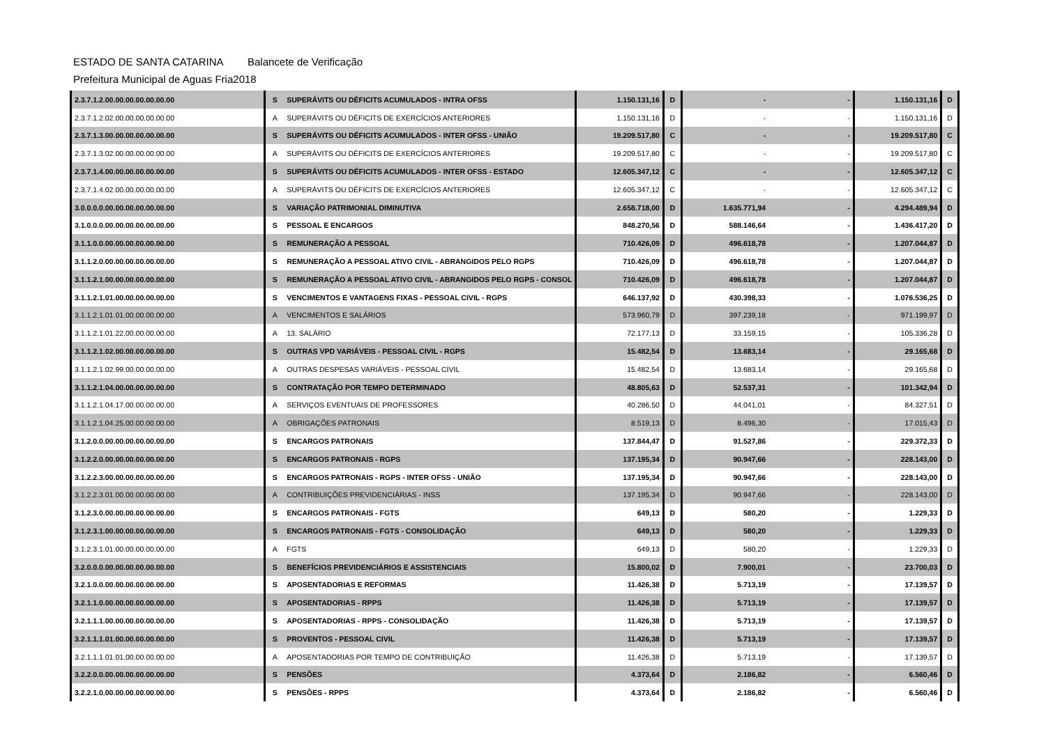ESTADO DE SANTA CATARINA Balancete de Verificação
Prefeitura Municipal de Aguas Fria 2018
| 2.3.7.1.2.00.00.00.00.00.00.00 | S | SUPERÁVITS OU DÉFICITS ACUMULADOS - INTRA OFSS | 1.150.131,16 | D | - | - | 1.150.131,16 | D |
| 2.3.7.1.2.02.00.00.00.00.00.00 | A | SUPERÁVITS OU DÉFICITS DE EXERCÍCIOS ANTERIORES | 1.150.131,16 | D | - | - | 1.150.131,16 | D |
| 2.3.7.1.3.00.00.00.00.00.00.00 | S | SUPERÁVITS OU DÉFICITS ACUMULADOS - INTER OFSS - UNIÃO | 19.209.517,80 | C | - | - | 19.209.517,80 | C |
| 2.3.7.1.3.02.00.00.00.00.00.00 | A | SUPERÁVITS OU DÉFICITS DE EXERCÍCIOS ANTERIORES | 19.209.517,80 | C | - | - | 19.209.517,80 | C |
| 2.3.7.1.4.00.00.00.00.00.00.00 | S | SUPERÁVITS OU DÉFICITS ACUMULADOS - INTER OFSS - ESTADO | 12.605.347,12 | C | - | - | 12.605.347,12 | C |
| 2.3.7.1.4.02.00.00.00.00.00.00 | A | SUPERÁVITS OU DÉFICITS DE EXERCÍCIOS ANTERIORES | 12.605.347,12 | C | - | - | 12.605.347,12 | C |
| 3.0.0.0.0.00.00.00.00.00.00.00 | S | VARIAÇÃO PATRIMONIAL DIMINUTIVA | 2.658.718,00 | D | 1.635.771,94 | - | 4.294.489,94 | D |
| 3.1.0.0.0.00.00.00.00.00.00.00 | S | PESSOAL E ENCARGOS | 848.270,56 | D | 588.146,64 | - | 1.436.417,20 | D |
| 3.1.1.0.0.00.00.00.00.00.00.00 | S | REMUNERAÇÃO A PESSOAL | 710.426,09 | D | 496.618,78 | - | 1.207.044,87 | D |
| 3.1.1.2.0.00.00.00.00.00.00.00 | S | REMUNERAÇÃO A PESSOAL ATIVO CIVIL - ABRANGIDOS PELO RGPS | 710.426,09 | D | 496.618,78 | - | 1.207.044,87 | D |
| 3.1.1.2.1.00.00.00.00.00.00.00 | S | REMUNERAÇÃO A PESSOAL ATIVO CIVIL - ABRANGIDOS PELO RGPS - CONSOL | 710.426,09 | D | 496.618,78 | - | 1.207.044,87 | D |
| 3.1.1.2.1.01.00.00.00.00.00.00 | S | VENCIMENTOS E VANTAGENS FIXAS - PESSOAL CIVIL - RGPS | 646.137,92 | D | 430.398,33 | - | 1.076.536,25 | D |
| 3.1.1.2.1.01.01.00.00.00.00.00 | A | VENCIMENTOS E SALÁRIOS | 573.960,79 | D | 397.239,18 | - | 971.199,97 | D |
| 3.1.1.2.1.01.22.00.00.00.00.00 | A | 13. SALÁRIO | 72.177,13 | D | 33.159,15 | - | 105.336,28 | D |
| 3.1.1.2.1.02.00.00.00.00.00.00 | S | OUTRAS VPD VARIÁVEIS - PESSOAL CIVIL - RGPS | 15.482,54 | D | 13.683,14 | - | 29.165,68 | D |
| 3.1.1.2.1.02.99.00.00.00.00.00 | A | OUTRAS DESPESAS VARIÁVEIS - PESSOAL CIVIL | 15.482,54 | D | 13.683,14 | - | 29.165,68 | D |
| 3.1.1.2.1.04.00.00.00.00.00.00 | S | CONTRATAÇÃO POR TEMPO DETERMINADO | 48.805,63 | D | 52.537,31 | - | 101.342,94 | D |
| 3.1.1.2.1.04.17.00.00.00.00.00 | A | SERVIÇOS EVENTUAIS DE PROFESSORES | 40.286,50 | D | 44.041,01 | - | 84.327,51 | D |
| 3.1.1.2.1.04.25.00.00.00.00.00 | A | OBRIGAÇÕES PATRONAIS | 8.519,13 | D | 8.496,30 | - | 17.015,43 | D |
| 3.1.2.0.0.00.00.00.00.00.00.00 | S | ENCARGOS PATRONAIS | 137.844,47 | D | 91.527,86 | - | 229.372,33 | D |
| 3.1.2.2.0.00.00.00.00.00.00.00 | S | ENCARGOS PATRONAIS - RGPS | 137.195,34 | D | 90.947,66 | - | 228.143,00 | D |
| 3.1.2.2.3.00.00.00.00.00.00.00 | S | ENCARGOS PATRONAIS - RGPS - INTER OFSS - UNIÃO | 137.195,34 | D | 90.947,66 | - | 228.143,00 | D |
| 3.1.2.2.3.01.00.00.00.00.00.00 | A | CONTRIBUIÇÕES PREVIDENCIÁRIAS - INSS | 137.195,34 | D | 90.947,66 | - | 228.143,00 | D |
| 3.1.2.3.0.00.00.00.00.00.00.00 | S | ENCARGOS PATRONAIS - FGTS | 649,13 | D | 580,20 | - | 1.229,33 | D |
| 3.1.2.3.1.00.00.00.00.00.00.00 | S | ENCARGOS PATRONAIS - FGTS - CONSOLIDAÇÃO | 649,13 | D | 580,20 | - | 1.229,33 | D |
| 3.1.2.3.1.01.00.00.00.00.00.00 | A | FGTS | 649,13 | D | 580,20 | - | 1.229,33 | D |
| 3.2.0.0.0.00.00.00.00.00.00.00 | S | BENEFÍCIOS PREVIDENCIÁRIOS E ASSISTENCIAIS | 15.800,02 | D | 7.900,01 | - | 23.700,03 | D |
| 3.2.1.0.0.00.00.00.00.00.00.00 | S | APOSENTADORIAS E REFORMAS | 11.426,38 | D | 5.713,19 | - | 17.139,57 | D |
| 3.2.1.1.0.00.00.00.00.00.00.00 | S | APOSENTADORIAS - RPPS | 11.426,38 | D | 5.713,19 | - | 17.139,57 | D |
| 3.2.1.1.1.00.00.00.00.00.00.00 | S | APOSENTADORIAS - RPPS - CONSOLIDAÇÃO | 11.426,38 | D | 5.713,19 | - | 17.139,57 | D |
| 3.2.1.1.1.01.00.00.00.00.00.00 | S | PROVENTOS - PESSOAL CIVIL | 11.426,38 | D | 5.713,19 | - | 17.139,57 | D |
| 3.2.1.1.1.01.01.00.00.00.00.00 | A | APOSENTADORIAS POR TEMPO DE CONTRIBUIÇÃO | 11.426,38 | D | 5.713,19 | - | 17.139,57 | D |
| 3.2.2.0.0.00.00.00.00.00.00.00 | S | PENSÕES | 4.373,64 | D | 2.186,82 | - | 6.560,46 | D |
| 3.2.2.1.0.00.00.00.00.00.00.00 | S | PENSÕES - RPPS | 4.373,64 | D | 2.186,82 | - | 6.560,46 | D |